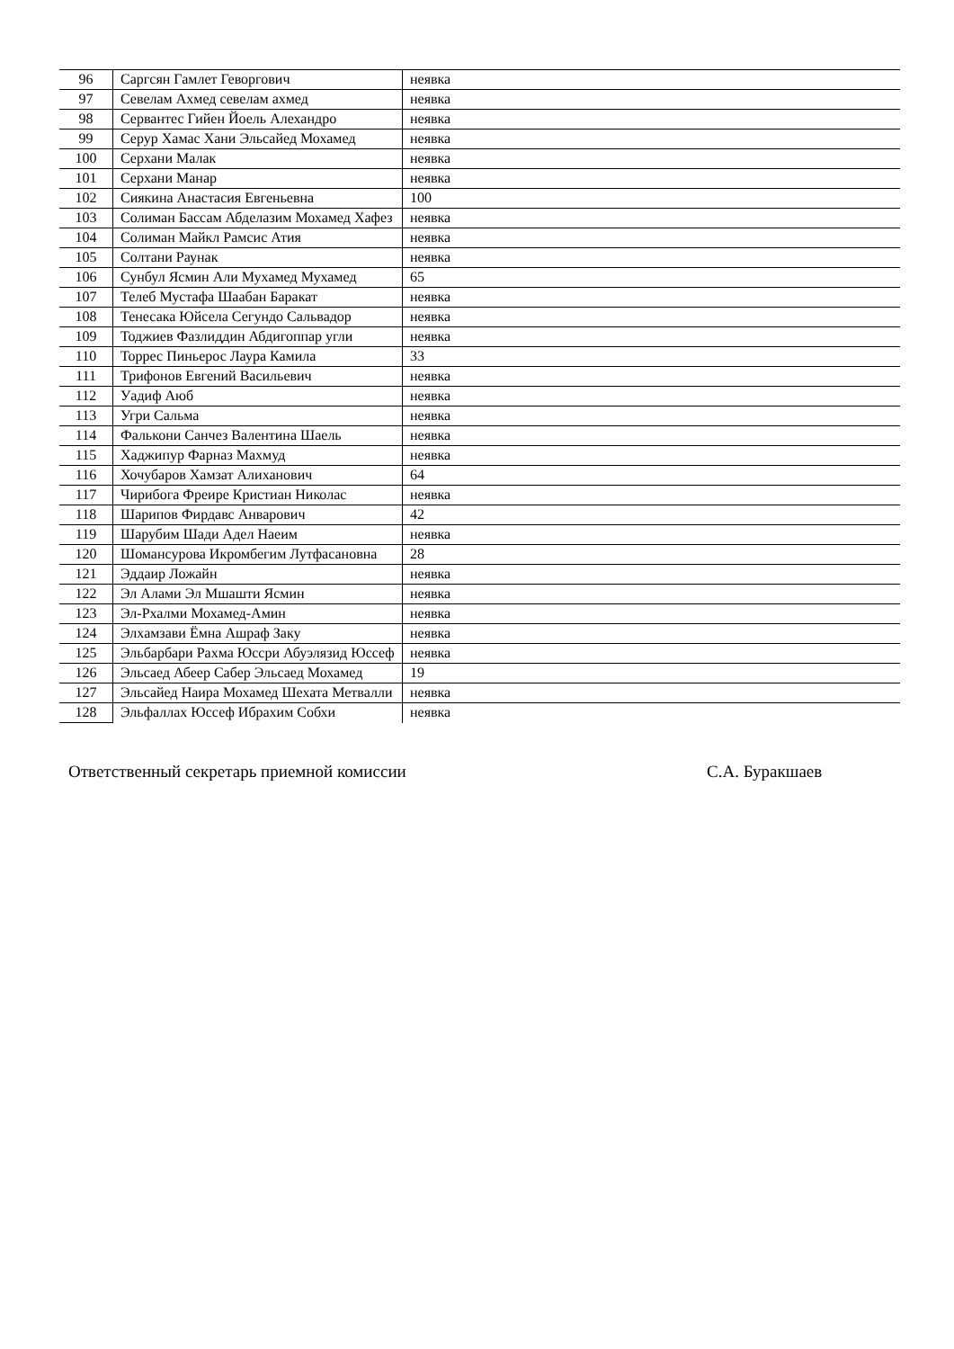| 96 | Саргсян Гамлет Геворгович | неявка |
| 97 | Севелам Ахмед севелам ахмед | неявка |
| 98 | Сервантес Гийен Йоель Алехандро | неявка |
| 99 | Серур Хамас Хани Эльсайед Мохамед | неявка |
| 100 | Серхани Малак | неявка |
| 101 | Серхани Манар | неявка |
| 102 | Сиякина Анастасия Евгеньевна | 100 |
| 103 | Солиман Бассам Абделазим Мохамед Хафез | неявка |
| 104 | Солиман Майкл Рамсис Атия | неявка |
| 105 | Солтани Раунак | неявка |
| 106 | Сунбул Ясмин Али Мухамед Мухамед | 65 |
| 107 | Телеб Мустафа Шаабан Баракат | неявка |
| 108 | Тенесака Юйсела Сегундо Сальвадор | неявка |
| 109 | Тоджиев Фазлиддин Абдигоппар угли | неявка |
| 110 | Торрес Пиньерос Лаура Камила | 33 |
| 111 | Трифонов Евгений Васильевич | неявка |
| 112 | Уадиф Аюб | неявка |
| 113 | Угри Сальма | неявка |
| 114 | Фалькони Санчез Валентина Шаель | неявка |
| 115 | Хаджипур Фарназ Махмуд | неявка |
| 116 | Хочубаров Хамзат Алиханович | 64 |
| 117 | Чирибога Фреире Кристиан Николас | неявка |
| 118 | Шарипов Фирдавс Анварович | 42 |
| 119 | Шарубим Шади Адел Наеим | неявка |
| 120 | Шомансурова Икромбегим Лутфасановна | 28 |
| 121 | Эддаир Ложайн | неявка |
| 122 | Эл Алами Эл Мшашти Ясмин | неявка |
| 123 | Эл-Рхалми Мохамед-Амин | неявка |
| 124 | Элхамзави Ёмна Ашраф Заку | неявка |
| 125 | Эльбарбари Рахма Юсcри Абуэлязид Юссеф | неявка |
| 126 | Эльсаед Абеер Сабер Эльсаед Мохамед | 19 |
| 127 | Эльсайед Наира Мохамед Шехата Метвалли | неявка |
| 128 | Эльфаллах Юссеф Ибрахим Собхи | неявка |
Ответственный секретарь приемной комиссии С.А. Буракшаев